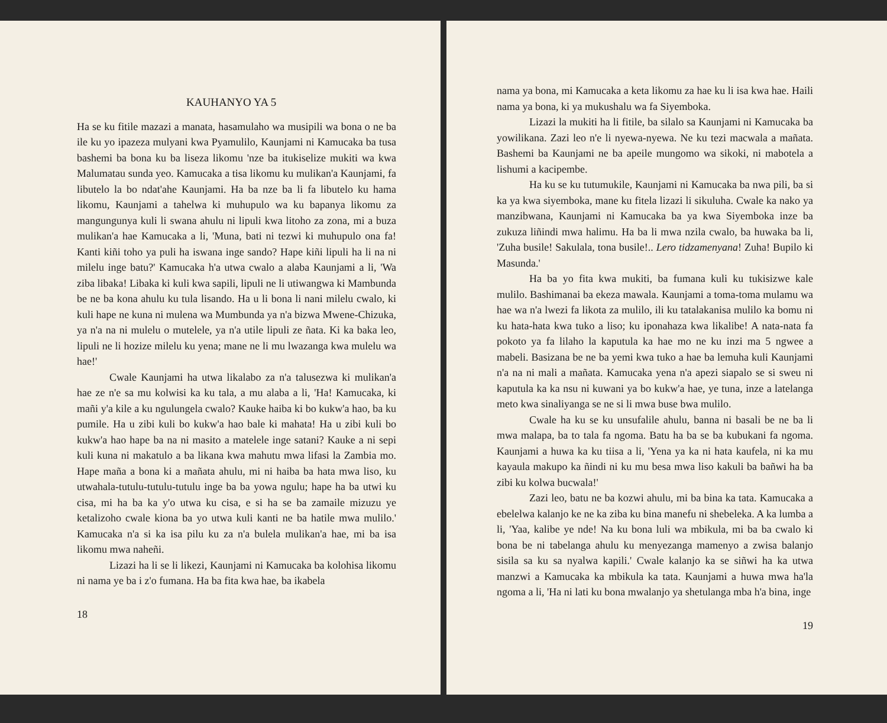KAUHANYO YA 5
Ha se ku fitile mazazi a manata, hasamulaho wa musipili wa bona o ne ba ile ku yo ipazeza mulyani kwa Pyamulilo, Kaunjami ni Kamucaka ba tusa bashemi ba bona ku ba liseza likomu 'nze ba itukiselize mukiti wa kwa Malumatau sunda yeo. Kamucaka a tisa likomu ku mulikan'a Kaunjami, fa libutelo la bo ndat'ahe Kaunjami. Ha ba nze ba li fa libutelo ku hama likomu, Kaunjami a tahelwa ki muhupulo wa ku bapanya likomu za mangungunya kuli li swana ahulu ni lipuli kwa litoho za zona, mi a buza mulikan'a hae Kamucaka a li, 'Muna, bati ni tezwi ki muhupulo ona fa! Kanti kiñi toho ya puli ha iswana inge sando? Hape kiñi lipuli ha li na ni milelu inge batu?' Kamucaka h'a utwa cwalo a alaba Kaunjami a li, 'Wa ziba libaka! Libaka ki kuli kwa sapili, lipuli ne li utiwangwa ki Mambunda be ne ba kona ahulu ku tula lisando. Ha u li bona li nani milelu cwalo, ki kuli hape ne kuna ni mulena wa Mumbunda ya n'a bizwa Mwene-Chizuka, ya n'a na ni mulelu o mutelele, ya n'a utile lipuli ze ñata. Ki ka baka leo, lipuli ne li hozize milelu ku yena; mane ne li mu lwazanga kwa mulelu wa hae!'
Cwale Kaunjami ha utwa likalabo za n'a talusezwa ki mulikan'a hae ze n'e sa mu kolwisi ka ku tala, a mu alaba a li, 'Ha! Kamucaka, ki mañi y'a kile a ku ngulungela cwalo? Kauke haiba ki bo kukw'a hao, ba ku pumile. Ha u zibi kuli bo kukw'a hao bale ki mahata! Ha u zibi kuli bo kukw'a hao hape ba na ni masito a matelele inge satani? Kauke a ni sepi kuli kuna ni makatulo a ba likana kwa mahutu mwa lifasi la Zambia mo. Hape maña a bona ki a mañata ahulu, mi ni haiba ba hata mwa liso, ku utwahala-tutulu-tutulu-tutulu inge ba ba yowa ngulu; hape ha ba utwi ku cisa, mi ha ba ka y'o utwa ku cisa, e si ha se ba zamaile mizuzu ye ketalizoho cwale kiona ba yo utwa kuli kanti ne ba hatile mwa mulilo.' Kamucaka n'a si ka isa pilu ku za n'a bulela mulikan'a hae, mi ba isa likomu mwa naheñi.
Lizazi ha li se li likezi, Kaunjami ni Kamucaka ba kolohisa likomu ni nama ye ba i z'o fumana. Ha ba fita kwa hae, ba ikabela
18
nama ya bona, mi Kamucaka a keta likomu za hae ku li isa kwa hae. Haili nama ya bona, ki ya mukushalu wa fa Siyemboka.
Lizazi la mukiti ha li fitile, ba silalo sa Kaunjami ni Kamucaka ba yowilikana. Zazi leo n'e li nyewa-nyewa. Ne ku tezi macwala a mañata. Bashemi ba Kaunjami ne ba apeile mungomo wa sikoki, ni mabotela a lishumi a kacipembe.
Ha ku se ku tutumukile, Kaunjami ni Kamucaka ba nwa pili, ba si ka ya kwa siyemboka, mane ku fitela lizazi li sikuluha. Cwale ka nako ya manzibwana, Kaunjami ni Kamucaka ba ya kwa Siyemboka inze ba zukuza liñindi mwa halimu. Ha ba li mwa nzila cwalo, ba huwaka ba li, 'Zuha busile! Sakulala, tona busile!.. Lero tidzamenyana! Zuha! Bupilo ki Masunda.'
Ha ba yo fita kwa mukiti, ba fumana kuli ku tukisizwe kale mulilo. Bashimanai ba ekeza mawala. Kaunjami a toma-toma mulamu wa hae wa n'a lwezi fa likota za mulilo, ili ku tatalakanisa mulilo ka bomu ni ku hata-hata kwa tuko a liso; ku iponahaza kwa likalibe! A nata-nata fa pokoto ya fa lilaho la kaputula ka hae mo ne ku inzi ma 5 ngwee a mabeli. Basizana be ne ba yemi kwa tuko a hae ba lemuha kuli Kaunjami n'a na ni mali a mañata. Kamucaka yena n'a apezi siapalo se si sweu ni kaputula ka ka nsu ni kuwani ya bo kukw'a hae, ye tuna, inze a latelanga meto kwa sinaliyanga se ne si li mwa buse bwa mulilo.
Cwale ha ku se ku unsufalile ahulu, banna ni basali be ne ba li mwa malapa, ba to tala fa ngoma. Batu ha ba se ba kubukani fa ngoma. Kaunjami a huwa ka ku tiisa a li, 'Yena ya ka ni hata kaufela, ni ka mu kayaula makupo ka ñindi ni ku mu besa mwa liso kakuli ba bañwi ha ba zibi ku kolwa bucwala!'
Zazi leo, batu ne ba kozwi ahulu, mi ba bina ka tata. Kamucaka a ebelelwa kalanjo ke ne ka ziba ku bina manefu ni shebeleka. A ka lumba a li, 'Yaa, kalibe ye nde! Na ku bona luli wa mbikula, mi ba ba cwalo ki bona be ni tabelanga ahulu ku menyezanga mamenyo a zwisa balanjo sisila sa ku sa nyalwa kapili.' Cwale kalanjo ka se siñwi ha ka utwa manzwi a Kamucaka ka mbikula ka tata. Kaunjami a huwa mwa ha'la ngoma a li, 'Ha ni lati ku bona mwalanjo ya shetulanga mba h'a bina, inge
19